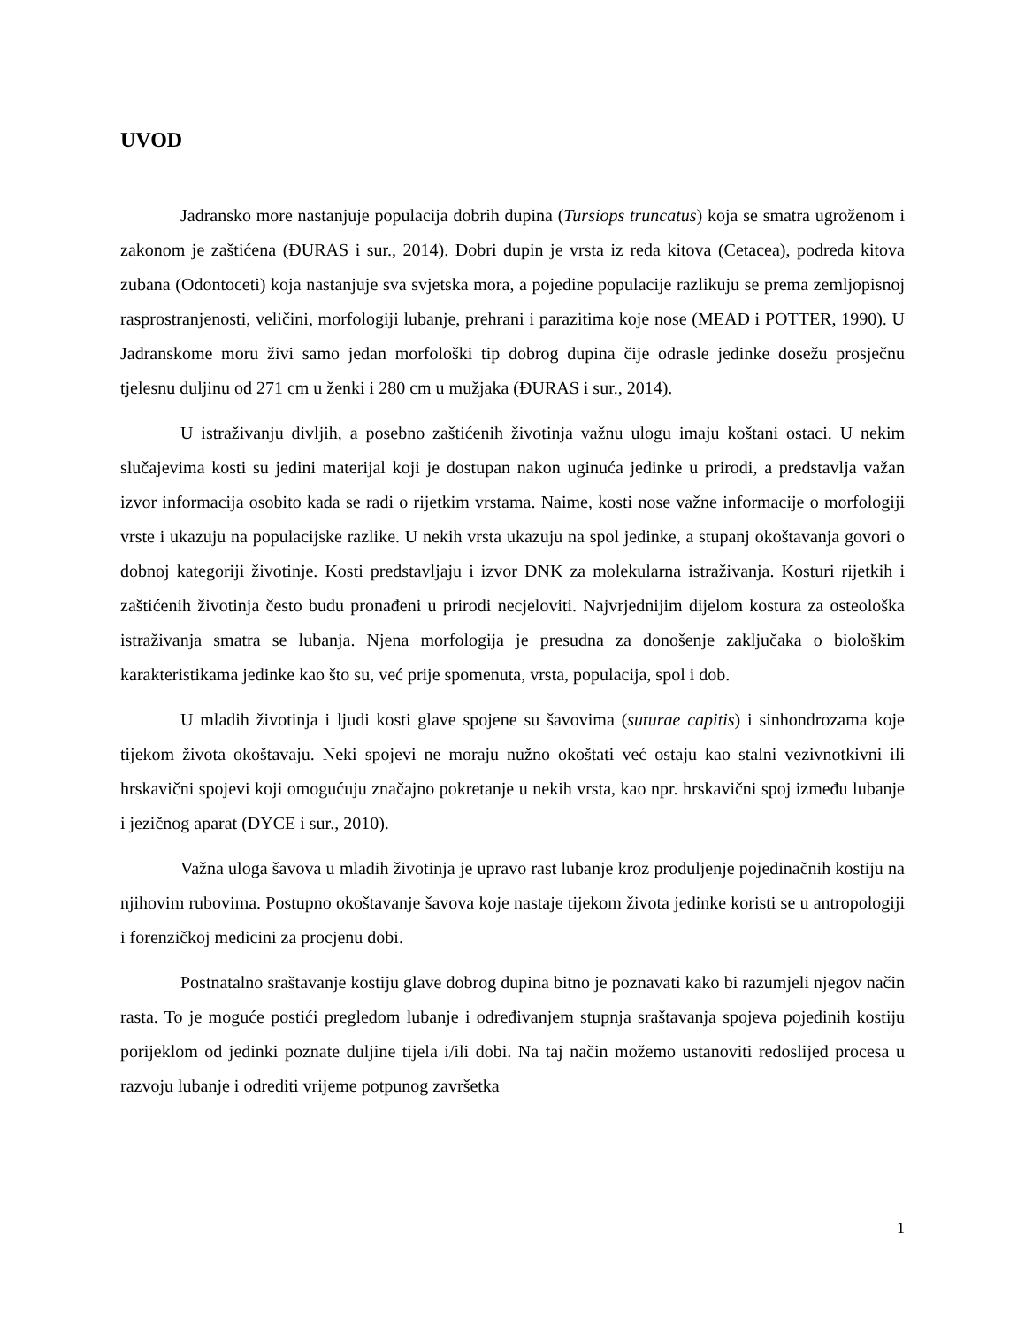UVOD
Jadransko more nastanjuje populacija dobrih dupina (Tursiops truncatus) koja se smatra ugroženom i zakonom je zaštićena (ĐURAS i sur., 2014). Dobri dupin je vrsta iz reda kitova (Cetacea), podreda kitova zubana (Odontoceti) koja nastanjuje sva svjetska mora, a pojedine populacije razlikuju se prema zemljopisnoj rasprostranjenosti, veličini, morfologiji lubanje, prehrani i parazitima koje nose (MEAD i POTTER, 1990). U Jadranskome moru živi samo jedan morfološki tip dobrog dupina čije odrasle jedinke dosežu prosječnu tjelesnu duljinu od 271 cm u ženki i 280 cm u mužjaka (ĐURAS i sur., 2014).
U istraživanju divljih, a posebno zaštićenih životinja važnu ulogu imaju koštani ostaci. U nekim slučajevima kosti su jedini materijal koji je dostupan nakon uginuća jedinke u prirodi, a predstavlja važan izvor informacija osobito kada se radi o rijetkim vrstama. Naime, kosti nose važne informacije o morfologiji vrste i ukazuju na populacijske razlike. U nekih vrsta ukazuju na spol jedinke, a stupanj okoštavanja govori o dobnoj kategoriji životinje. Kosti predstavljaju i izvor DNK za molekularna istraživanja. Kosturi rijetkih i zaštićenih životinja često budu pronađeni u prirodi necjeloviti. Najvrjednijim dijelom kostura za osteološka istraživanja smatra se lubanja. Njena morfologija je presudna za donošenje zaključaka o biološkim karakteristikama jedinke kao što su, već prije spomenuta, vrsta, populacija, spol i dob.
U mladih životinja i ljudi kosti glave spojene su šavovima (suturae capitis) i sinhondrozama koje tijekom života okoštavaju. Neki spojevi ne moraju nužno okoštati već ostaju kao stalni vezivnotkivni ili hrskavični spojevi koji omogućuju značajno pokretanje u nekih vrsta, kao npr. hrskavični spoj između lubanje i jezičnog aparat (DYCE i sur., 2010).
Važna uloga šavova u mladih životinja je upravo rast lubanje kroz produljenje pojedinačnih kostiju na njihovim rubovima. Postupno okoštavanje šavova koje nastaje tijekom života jedinke koristi se u antropologiji i forenzičkoj medicini za procjenu dobi.
Postnatalno sraštavanje kostiju glave dobrog dupina bitno je poznavati kako bi razumjeli njegov način rasta. To je moguće postići pregledom lubanje i određivanjem stupnja sraštavanja spojeva pojedinih kostiju porijeklom od jedinki poznate duljine tijela i/ili dobi. Na taj način možemo ustanoviti redoslijed procesa u razvoju lubanje i odrediti vrijeme potpunog završetka
1